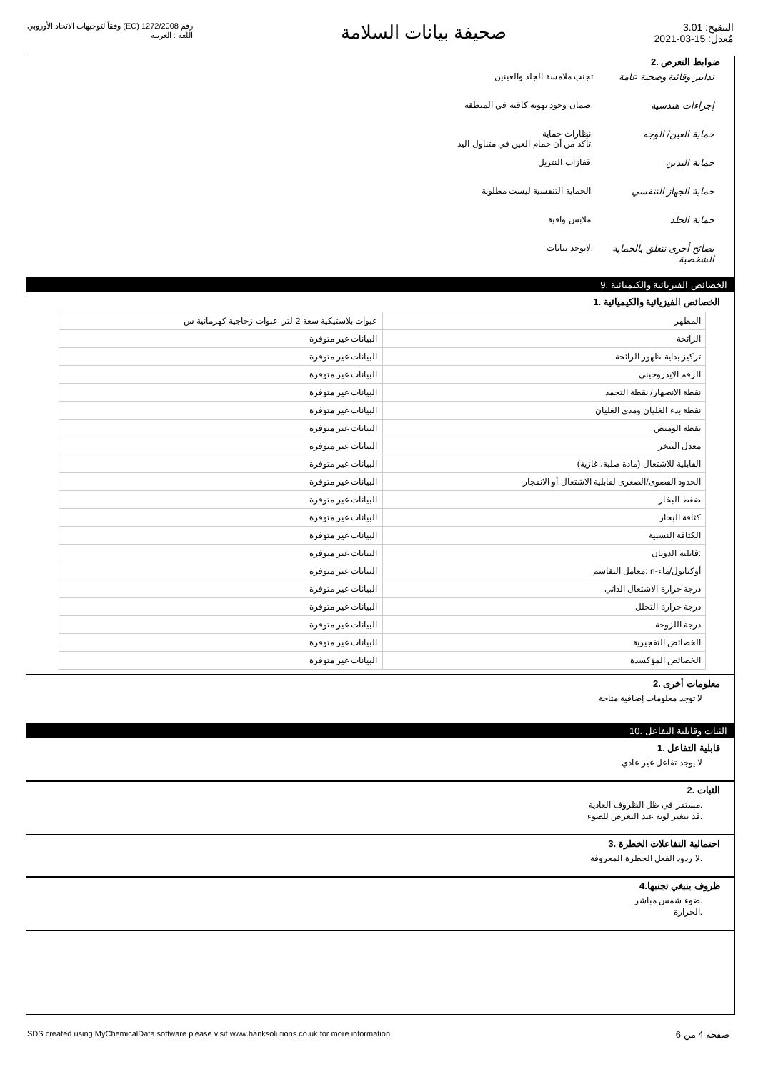التنقيح: 3.01
مُعدل: 15-03-2021
صحيفة بيانات السلامة
رقم 1272/2008 (EC) وفقاً لتوجيهات الاتحاد الأوروبي
اللغة : العربية
ضوابط التعرض .2
تدابير وقائية وصحية عامة
تجنب ملامسة الجلد والعينين
إجراءات هندسية .ضمان وجود تهوية كافية في المنطقة
حماية العين/ الوجه .نظارات حماية
.تأكد من أن حمام العين في متناول اليد
حماية اليدين .قفازات النتريل
حماية الجهاز التنفسي .الحماية التنفسية ليست مطلوبة
حماية الجلد .ملابس واقية
نصائح أخرى تتعلق بالحماية الشخصية
.لايوجد بيانات
الخصائص الفيزيائية والكيميائية .9
الخصائص الفيزيائية والكيميائية .1
| المظهر | عبوات بلاستيكية سعة 2 لتر. عبوات زجاجية كهرمانية س |
| الرائحة | البيانات غير متوفرة |
| تركيز بداية ظهور الرائحة | البيانات غير متوفرة |
| الرقم الايدروجيني | البيانات غير متوفرة |
| نقطة الانصهار/ نقطة التجمد | البيانات غير متوفرة |
| نقطة بدء الغليان ومدى الغليان | البيانات غير متوفرة |
| نقطة الوميض | البيانات غير متوفرة |
| معدل التبخر | البيانات غير متوفرة |
| القابلية للاشتعال (مادة صلبة، غازية) | البيانات غير متوفرة |
| الحدود القصوى/الصغرى لقابلية الاشتعال أو الانفجار | البيانات غير متوفرة |
| ضغط البخار | البيانات غير متوفرة |
| كثافة البخار | البيانات غير متوفرة |
| الكثافة النسبية | البيانات غير متوفرة |
| :قابلية الذوبان | البيانات غير متوفرة |
| أوكتانول/ماء-n :معامل التقاسم | البيانات غير متوفرة |
| درجة حرارة الاشتعال الذاتي | البيانات غير متوفرة |
| درجة حرارة التحلل | البيانات غير متوفرة |
| درجة اللزوجة | البيانات غير متوفرة |
| الخصائص التفجيرية | البيانات غير متوفرة |
| الخصائص المؤكسدة | البيانات غير متوفرة |
معلومات أخرى .2
لا توجد معلومات إضافية متاحة
الثبات وقابلية التفاعل .10
قابلية التفاعل .1
لا يوجد تفاعل غير عادي
الثبات .2
.مستقر في ظل الظروف العادية
.قد يتغير لونه عند التعرض للضوء
احتمالية التفاعلات الخطرة .3
.لا ردود الفعل الخطرة المعروفة
ظروف ينبغي تجنبها.4
.ضوء شمس مباشر
.الحرارة
SDS created using MyChemicalData software please visit www.hanksolutions.co.uk for more information صفحة 4 من 6